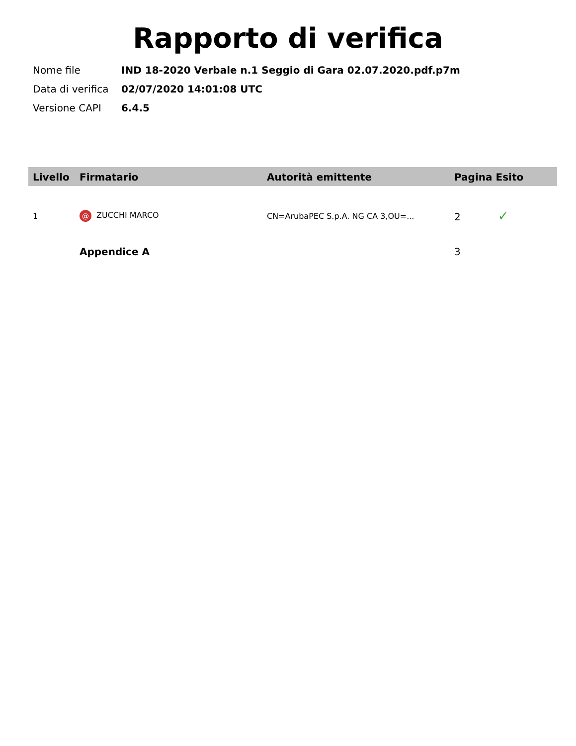Rapporto di verifica
| Nome file | IND 18-2020 Verbale n.1 Seggio di Gara 02.07.2020.pdf.p7m |
| Data di verifica | 02/07/2020 14:01:08 UTC |
| Versione CAPI | 6.4.5 |
| Livello | Firmatario | Autorità emittente | Pagina Esito |
| --- | --- | --- | --- |
| 1 | @ ZUCCHI MARCO | CN=ArubaPEC S.p.A. NG CA 3,OU=... | 2 ✓ |
| | Appendice A | | 3 |